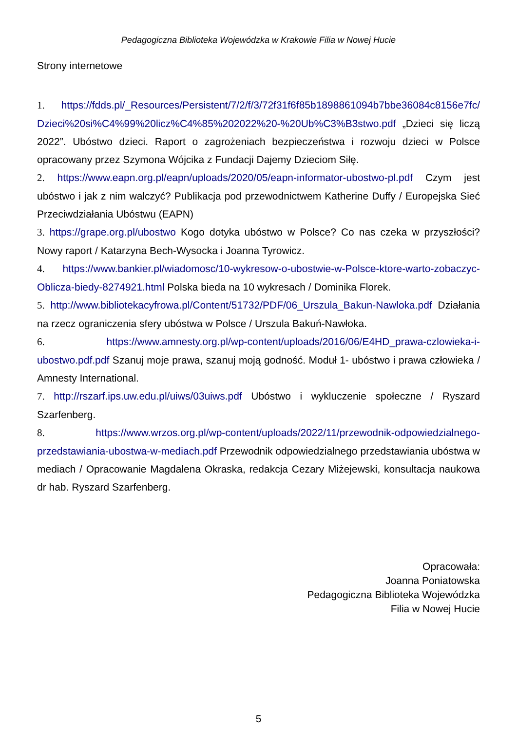Pedagogiczna Biblioteka Wojewódzka w Krakowie Filia w Nowej Hucie
Strony internetowe
1. https://fdds.pl/_Resources/Persistent/7/2/f/3/72f31f6f85b1898861094b7bbe36084c8156e7fc/ Dzieci%20si%C4%99%20licz%C4%85%202022%20-%20Ub%C3%B3stwo.pdf „Dzieci się liczą 2022”. Ubóstwo dzieci. Raport o zagrożeniach bezpieczeństwa i rozwoju dzieci w Polsce opracowany przez Szymona Wójcika z Fundacji Dajemy Dzieciom Siłę.
2. https://www.eapn.org.pl/eapn/uploads/2020/05/eapn-informator-ubostwo-pl.pdf Czym jest ubóstwo i jak z nim walczyć? Publikacja pod przewodnictwem Katherine Duffy / Europejska Sieć Przeciwdziałania Ubóstwu (EAPN)
3. https://grape.org.pl/ubostwo Kogo dotyka ubóstwo w Polsce? Co nas czeka w przyszłości? Nowy raport / Katarzyna Bech-Wysocka i Joanna Tyrowicz.
4. https://www.bankier.pl/wiadomosc/10-wykresow-o-ubostwie-w-Polsce-ktore-warto-zobaczyc-Oblicza-biedy-8274921.html Polska bieda na 10 wykresach / Dominika Florek.
5. http://www.bibliotekacyfrowa.pl/Content/51732/PDF/06_Urszula_Bakun-Nawloka.pdf Działania na rzecz ograniczenia sfery ubóstwa w Polsce / Urszula Bakuń-Nawłoka.
6. https://www.amnesty.org.pl/wp-content/uploads/2016/06/E4HD_prawa-czlowieka-i-ubostwo.pdf.pdf Szanuj moje prawa, szanuj moją godność. Moduł 1- ubóstwo i prawa człowieka / Amnesty International.
7. http://rszarf.ips.uw.edu.pl/uiws/03uiws.pdf Ubóstwo i wykluczenie społeczne / Ryszard Szarfenberg.
8. https://www.wrzos.org.pl/wp-content/uploads/2022/11/przewodnik-odpowiedzialnego-przedstawiania-ubostwa-w-mediach.pdf Przewodnik odpowiedzialnego przedstawiania ubóstwa w mediach / Opracowanie Magdalena Okraska, redakcja Cezary Miżejewski, konsultacja naukowa dr hab. Ryszard Szarfenberg.
Opracowała:
Joanna Poniatowska
Pedagogiczna Biblioteka Wojewódzka
Filia w Nowej Hucie
5